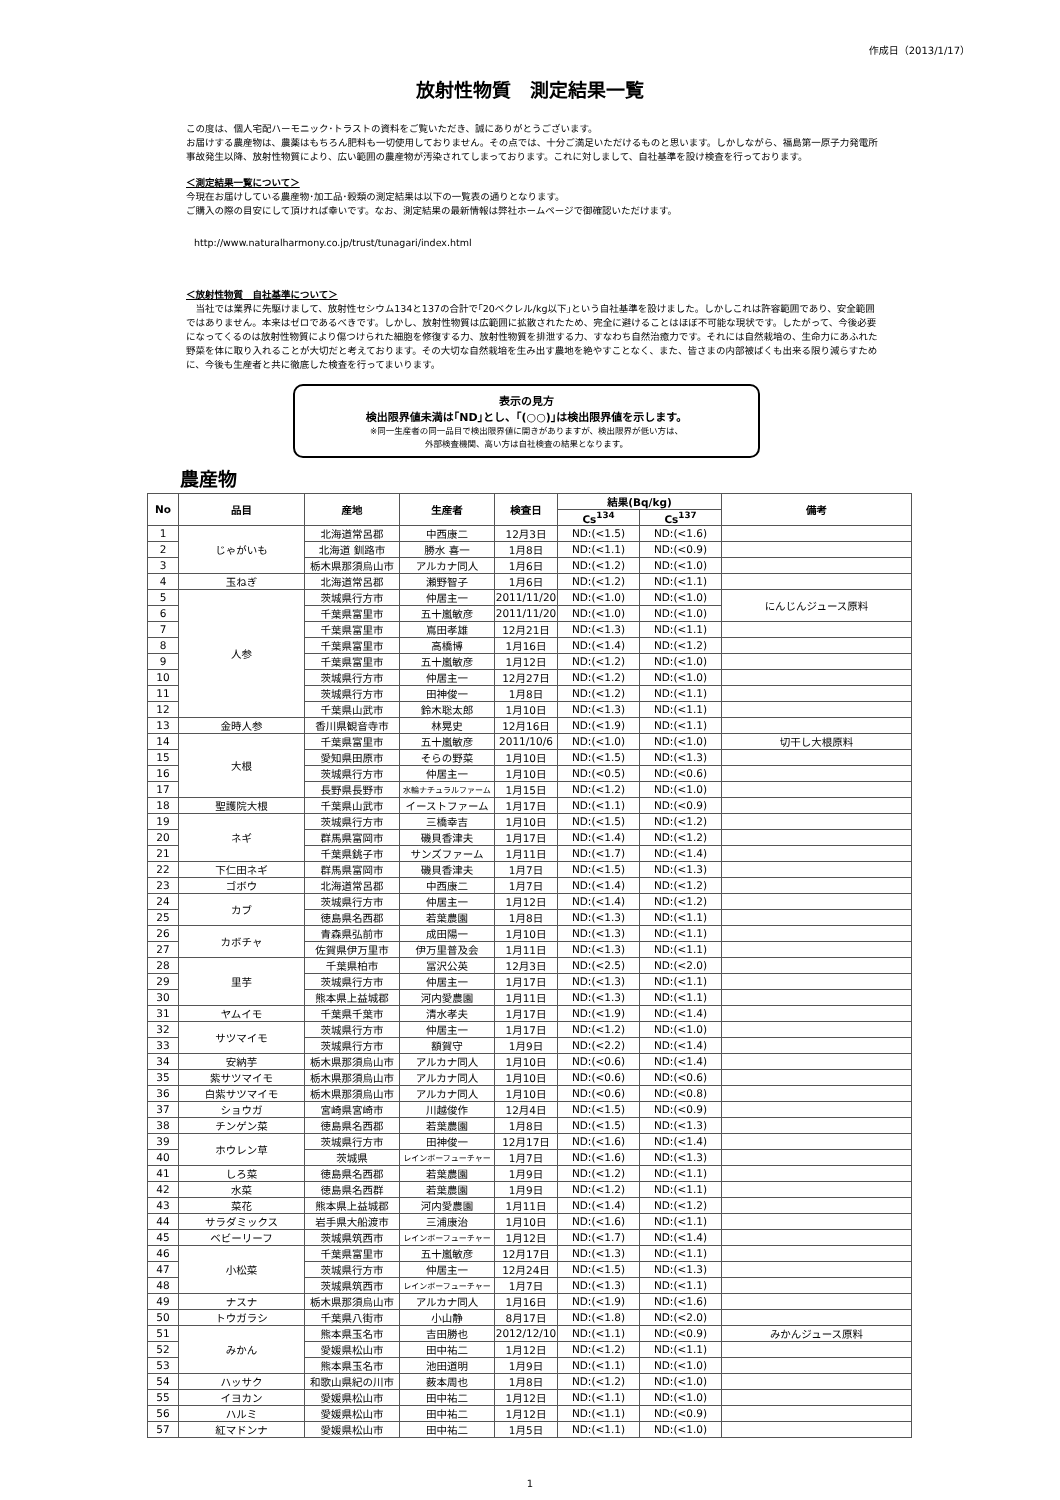作成日（2013/1/17）
放射性物質　測定結果一覧
この度は、個人宅配ハーモニック･トラストの資料をご覧いただき、誠にありがとうございます。
お届けする農産物は、農薬はもちろん肥料も一切使用しておりません。その点では、十分ご満足いただけるものと思います。しかしながら、福島第一原子力発電所事故発生以降、放射性物質により、広い範囲の農産物が汚染されてしまっております。これに対しまして、自社基準を設け検査を行っております。
＜測定結果一覧について＞
今現在お届けしている農産物･加工品･穀類の測定結果は以下の一覧表の通りとなります。
ご購入の際の目安にして頂ければ幸いです。なお、測定結果の最新情報は弊社ホームページで御確認いただけます。
http://www.naturalharmony.co.jp/trust/tunagari/index.html
＜放射性物質　自社基準について＞
　当社では業界に先駆けまして、放射性セシウム134と137の合計で｢20ベクレル/kg以下｣という自社基準を設けました。しかしこれは許容範囲であり、安全範囲ではありません。本来はゼロであるべきです。しかし、放射性物質は広範囲に拡散されたため、完全に避けることはほぼ不可能な現状です。したがって、今後必要になってくるのは放射性物質により傷つけられた細胞を修復する力、放射性物質を排泄する力、すなわち自然治癒力です。それには自然栽培の、生命力にあふれた野菜を体に取り入れることが大切だと考えております。その大切な自然栽培を生み出す農地を絶やすことなく、また、皆さまの内部被ばくも出来る限り減らすために、今後も生産者と共に徹底した検査を行ってまいります。
表示の見方
検出限界値未満は｢ND｣とし、｢(○○)｣は検出限界値を示します。
※同一生産者の同一品目で検出限界値に開きがありますが、検出限界が低い方は、
外部検査機関、高い方は自社検査の結果となります。
農産物
| No | 品目 | 産地 | 生産者 | 検査日 | 結果(Bq/kg) | | 備考 |
| --- | --- | --- | --- | --- | --- | --- | --- |
| | | | | | Cs<sup>134</sup> | Cs<sup>137</sup> | |
| 1 | じゃがいも | 北海道常呂郡 | 中西康二 | 12月3日 | ND:(<1.5) | ND:(<1.6) | |
| 2 | | 北海道 釧路市 | 勝水 喜一 | 1月8日 | ND:(<1.1) | ND:(<0.9) | |
| 3 | | 栃木県那須烏山市 | アルカナ同人 | 1月6日 | ND:(<1.2) | ND:(<1.0) | |
| 4 | 玉ねぎ | 北海道常呂郡 | 瀬野智子 | 1月6日 | ND:(<1.2) | ND:(<1.1) | |
| 5 | 人参 | 茨城県行方市 | 仲居主一 | 2011/11/20 | ND:(<1.0) | ND:(<1.0) | にんじんジュース原料 |
| 6 | | 千葉県富里市 | 五十嵐敏彦 | 2011/11/20 | ND:(<1.0) | ND:(<1.0) | |
| 7 | | 千葉県富里市 | 嶌田孝雄 | 12月21日 | ND:(<1.3) | ND:(<1.1) | |
| 8 | | 千葉県富里市 | 高橋博 | 1月16日 | ND:(<1.4) | ND:(<1.2) | |
| 9 | | 千葉県富里市 | 五十嵐敏彦 | 1月12日 | ND:(<1.2) | ND:(<1.0) | |
| 10 | | 茨城県行方市 | 仲居主一 | 12月27日 | ND:(<1.2) | ND:(<1.0) | |
| 11 | | 茨城県行方市 | 田神俊一 | 1月8日 | ND:(<1.2) | ND:(<1.1) | |
| 12 | | 千葉県山武市 | 鈴木聡太郎 | 1月10日 | ND:(<1.3) | ND:(<1.1) | |
| 13 | 金時人参 | 香川県観音寺市 | 林晃史 | 12月16日 | ND:(<1.9) | ND:(<1.1) | |
| 14 | 大根 | 千葉県富里市 | 五十嵐敏彦 | 2011/10/6 | ND:(<1.0) | ND:(<1.0) | 切干し大根原料 |
| 15 | | 愛知県田原市 | そらの野菜 | 1月10日 | ND:(<1.5) | ND:(<1.3) | |
| 16 | | 茨城県行方市 | 仲居主一 | 1月10日 | ND:(<0.5) | ND:(<0.6) | |
| 17 | | 長野県長野市 | 水輪ナチュラルファーム | 1月15日 | ND:(<1.2) | ND:(<1.0) | |
| 18 | 聖護院大根 | 千葉県山武市 | イーストファーム | 1月17日 | ND:(<1.1) | ND:(<0.9) | |
| 19 | ネギ | 茨城県行方市 | 三橋幸吉 | 1月10日 | ND:(<1.5) | ND:(<1.2) | |
| 20 | | 群馬県富岡市 | 磯貝香津夫 | 1月17日 | ND:(<1.4) | ND:(<1.2) | |
| 21 | | 千葉県銚子市 | サンズファーム | 1月11日 | ND:(<1.7) | ND:(<1.4) | |
| 22 | 下仁田ネギ | 群馬県富岡市 | 磯貝香津夫 | 1月7日 | ND:(<1.5) | ND:(<1.3) | |
| 23 | ゴボウ | 北海道常呂郡 | 中西康二 | 1月7日 | ND:(<1.4) | ND:(<1.2) | |
| 24 | カブ | 茨城県行方市 | 仲居主一 | 1月12日 | ND:(<1.4) | ND:(<1.2) | |
| 25 | | 徳島県名西郡 | 若葉農園 | 1月8日 | ND:(<1.3) | ND:(<1.1) | |
| 26 | カボチャ | 青森県弘前市 | 成田陽一 | 1月10日 | ND:(<1.3) | ND:(<1.1) | |
| 27 | | 佐賀県伊万里市 | 伊万里普及会 | 1月11日 | ND:(<1.3) | ND:(<1.1) | |
| 28 | 里芋 | 千葉県柏市 | 冨沢公英 | 12月3日 | ND:(<2.5) | ND:(<2.0) | |
| 29 | | 茨城県行方市 | 仲居主一 | 1月17日 | ND:(<1.3) | ND:(<1.1) | |
| 30 | | 熊本県上益城郡 | 河内愛農園 | 1月11日 | ND:(<1.3) | ND:(<1.1) | |
| 31 | ヤムイモ | 千葉県千葉市 | 清水孝夫 | 1月17日 | ND:(<1.9) | ND:(<1.4) | |
| 32 | サツマイモ | 茨城県行方市 | 仲居主一 | 1月17日 | ND:(<1.2) | ND:(<1.0) | |
| 33 | | 茨城県行方市 | 額賀守 | 1月9日 | ND:(<2.2) | ND:(<1.4) | |
| 34 | 安納芋 | 栃木県那須烏山市 | アルカナ同人 | 1月10日 | ND:(<0.6) | ND:(<1.4) | |
| 35 | 紫サツマイモ | 栃木県那須烏山市 | アルカナ同人 | 1月10日 | ND:(<0.6) | ND:(<0.6) | |
| 36 | 白紫サツマイモ | 栃木県那須烏山市 | アルカナ同人 | 1月10日 | ND:(<0.6) | ND:(<0.8) | |
| 37 | ショウガ | 宮崎県宮崎市 | 川越俊作 | 12月4日 | ND:(<1.5) | ND:(<0.9) | |
| 38 | チンゲン菜 | 徳島県名西郡 | 若葉農園 | 1月8日 | ND:(<1.5) | ND:(<1.3) | |
| 39 | ホウレン草 | 茨城県行方市 | 田神俊一 | 12月17日 | ND:(<1.6) | ND:(<1.4) | |
| 40 | | 茨城県 | レインボーフューチャー | 1月7日 | ND:(<1.6) | ND:(<1.3) | |
| 41 | しろ菜 | 徳島県名西郡 | 若葉農園 | 1月9日 | ND:(<1.2) | ND:(<1.1) | |
| 42 | 水菜 | 徳島県名西群 | 若葉農園 | 1月9日 | ND:(<1.2) | ND:(<1.1) | |
| 43 | 菜花 | 熊本県上益城郡 | 河内愛農園 | 1月11日 | ND:(<1.4) | ND:(<1.2) | |
| 44 | サラダミックス | 岩手県大船渡市 | 三浦康治 | 1月10日 | ND:(<1.6) | ND:(<1.1) | |
| 45 | ベビーリーフ | 茨城県筑西市 | レインボーフューチャー | 1月12日 | ND:(<1.7) | ND:(<1.4) | |
| 46 | 小松菜 | 千葉県富里市 | 五十嵐敏彦 | 12月17日 | ND:(<1.3) | ND:(<1.1) | |
| 47 | | 茨城県行方市 | 仲居主一 | 12月24日 | ND:(<1.5) | ND:(<1.3) | |
| 48 | | 茨城県筑西市 | レインボーフューチャー | 1月7日 | ND:(<1.3) | ND:(<1.1) | |
| 49 | ナスナ | 栃木県那須烏山市 | アルカナ同人 | 1月16日 | ND:(<1.9) | ND:(<1.6) | |
| 50 | トウガラシ | 千葉県八街市 | 小山静 | 8月17日 | ND:(<1.8) | ND:(<2.0) | |
| 51 | みかん | 熊本県玉名市 | 吉田勝也 | 2012/12/10 | ND:(<1.1) | ND:(<0.9) | みかんジュース原料 |
| 52 | | 愛媛県松山市 | 田中祐二 | 1月12日 | ND:(<1.2) | ND:(<1.1) | |
| 53 | | 熊本県玉名市 | 池田道明 | 1月9日 | ND:(<1.1) | ND:(<1.0) | |
| 54 | ハッサク | 和歌山県紀の川市 | 薮本周也 | 1月8日 | ND:(<1.2) | ND:(<1.0) | |
| 55 | イヨカン | 愛媛県松山市 | 田中祐二 | 1月12日 | ND:(<1.1) | ND:(<1.0) | |
| 56 | ハルミ | 愛媛県松山市 | 田中祐二 | 1月12日 | ND:(<1.1) | ND:(<0.9) | |
| 57 | 紅マドンナ | 愛媛県松山市 | 田中祐二 | 1月5日 | ND:(<1.1) | ND:(<1.0) | |
1